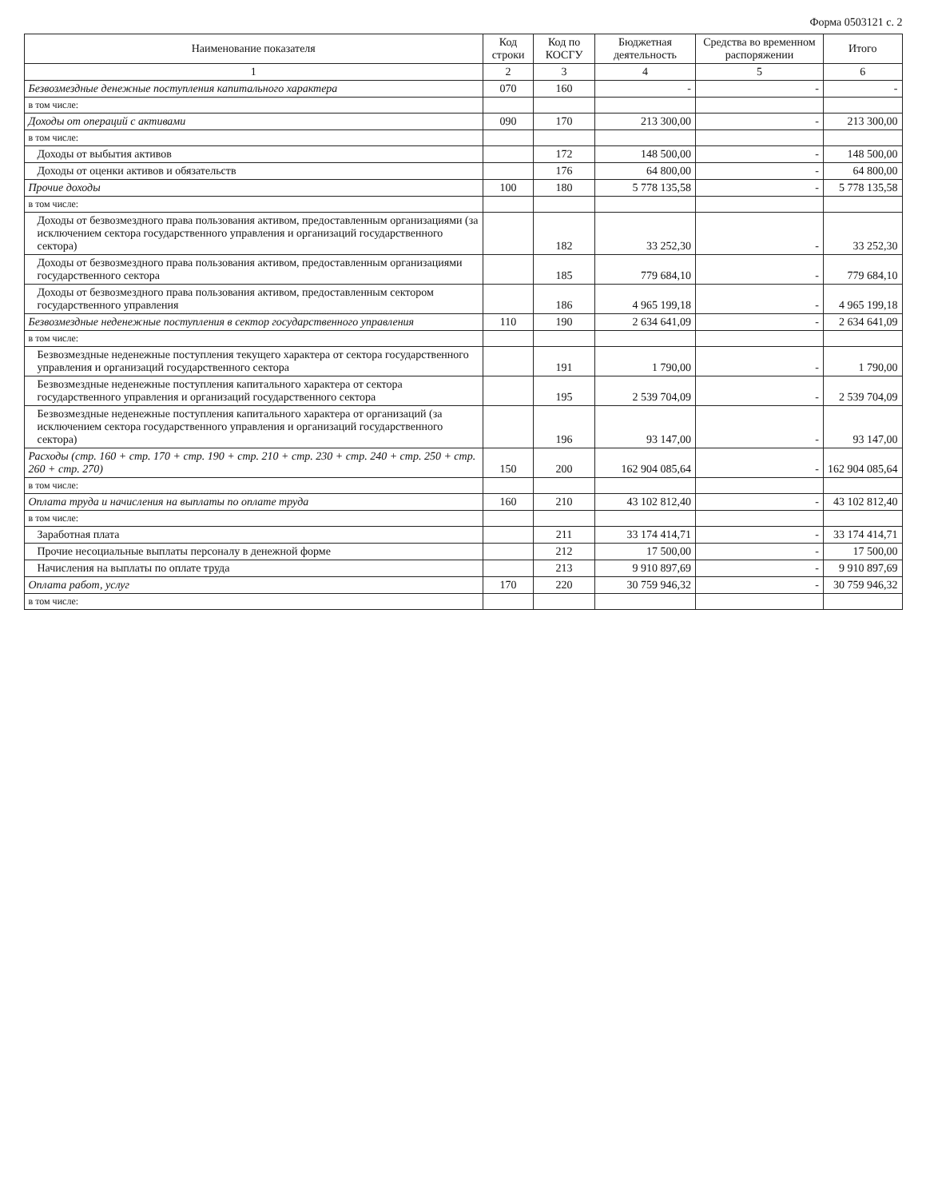Форма 0503121 с. 2
| Наименование показателя | Код строки | Код по КОСГУ | Бюджетная деятельность | Средства во временном распоряжении | Итого |
| --- | --- | --- | --- | --- | --- |
| 1 | 2 | 3 | 4 | 5 | 6 |
| Безвозмездные денежные поступления капитального характера | 070 | 160 | - | - | - |
| в том числе: | | | | | |
| Доходы от операций с активами | 090 | 170 | 213 300,00 | - | 213 300,00 |
| в том числе: | | | | | |
| Доходы от выбытия активов | | 172 | 148 500,00 | - | 148 500,00 |
| Доходы от оценки активов и обязательств | | 176 | 64 800,00 | - | 64 800,00 |
| Прочие доходы | 100 | 180 | 5 778 135,58 | - | 5 778 135,58 |
| в том числе: | | | | | |
| Доходы от безвозмездного права пользования активом, предоставленным организациями (за исключением сектора государственного управления и организаций государственного сектора) | | 182 | 33 252,30 | - | 33 252,30 |
| Доходы от безвозмездного права пользования активом, предоставленным организациями государственного сектора | | 185 | 779 684,10 | - | 779 684,10 |
| Доходы от безвозмездного права пользования активом, предоставленным сектором государственного управления | | 186 | 4 965 199,18 | - | 4 965 199,18 |
| Безвозмездные неденежные поступления в сектор государственного управления | 110 | 190 | 2 634 641,09 | - | 2 634 641,09 |
| в том числе: | | | | | |
| Безвозмездные неденежные поступления текущего характера от сектора государственного управления и организаций государственного сектора | | 191 | 1 790,00 | - | 1 790,00 |
| Безвозмездные неденежные поступления капитального характера от сектора государственного управления и организаций государственного сектора | | 195 | 2 539 704,09 | - | 2 539 704,09 |
| Безвозмездные неденежные поступления капитального характера от организаций (за исключением сектора государственного управления и организаций государственного сектора) | | 196 | 93 147,00 | - | 93 147,00 |
| Расходы (стр. 160 + стр. 170 + стр. 190 + стр. 210 + стр. 230 + стр. 240 + стр. 250 + стр. 260 + стр. 270) | 150 | 200 | 162 904 085,64 | - | 162 904 085,64 |
| в том числе: | | | | | |
| Оплата труда и начисления на выплаты по оплате труда | 160 | 210 | 43 102 812,40 | - | 43 102 812,40 |
| в том числе: | | | | | |
| Заработная плата | | 211 | 33 174 414,71 | - | 33 174 414,71 |
| Прочие несоциальные выплаты персоналу в денежной форме | | 212 | 17 500,00 | - | 17 500,00 |
| Начисления на выплаты по оплате труда | | 213 | 9 910 897,69 | - | 9 910 897,69 |
| Оплата работ, услуг | 170 | 220 | 30 759 946,32 | - | 30 759 946,32 |
| в том числе: | | | | | |